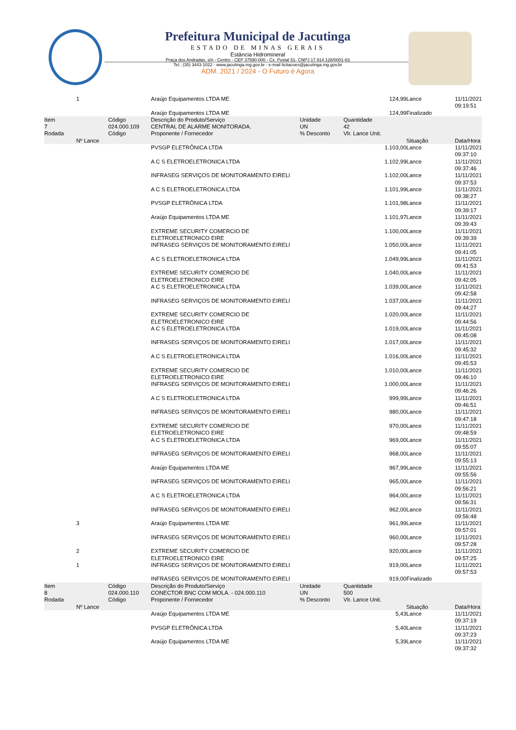Prefeitura Municipal de Jacutinga
ESTADO DE MINAS GERAIS
Estância Hidromineral
Praça dos Andradas, s/n - Centro - CEP 37590-000 - Cx. Postal 51- CNPJ 17.914.128/0001-63
Tel.: (35) 3443 1022 - www.jacutinga.mg.gov.br - e-mail licitacoes@jacutinga.mg.gov.br
ADM. 2021 / 2024 - O Futuro é Agora
| | 1 | | Araújo Equipamentos LTDA ME | | 124,99 | Lance | 11/11/2021 09:19:51 |
| | | | Araújo Equipamentos LTDA ME | | 124,99 | Finalizado | |
| Item 7 Rodada | Nº Lance | Código 024.000.109 Código | Descrição do Produto/Serviço CENTRAL DE ALARME MONITORADA. Proponente / Fornecedor | Unidade UN % Desconto | Quantidade 42 Vlr. Lance Unit. | Situação | Data/Hora |
| | | | PVSGP ELETRÔNICA LTDA | | 1.103,00 | Lance | 11/11/2021 09:37:10 |
| | | | A C S ELETROELETRONICA LTDA | | 1.102,99 | Lance | 11/11/2021 09:37:46 |
| | | | INFRASEG SERVIÇOS DE MONITORAMENTO EIRELI | | 1.102,00 | Lance | 11/11/2021 09:37:53 |
| | | | A C S ELETROELETRONICA LTDA | | 1.101,99 | Lance | 11/11/2021 09:38:27 |
| | | | PVSGP ELETRÔNICA LTDA | | 1.101,98 | Lance | 11/11/2021 09:39:17 |
| | | | Araújo Equipamentos LTDA ME | | 1.101,97 | Lance | 11/11/2021 09:39:43 |
| | | | EXTREME SECURITY COMERCIO DE ELETROELETRONICO EIRE | | 1.100,00 | Lance | 11/11/2021 09:39:39 |
| | | | INFRASEG SERVIÇOS DE MONITORAMENTO EIRELI | | 1.050,00 | Lance | 11/11/2021 09:41:05 |
| | | | A C S ELETROELETRONICA LTDA | | 1.049,99 | Lance | 11/11/2021 09:41:53 |
| | | | EXTREME SECURITY COMERCIO DE ELETROELETRONICO EIRE | | 1.040,00 | Lance | 11/11/2021 09:42:05 |
| | | | A C S ELETROELETRONICA LTDA | | 1.039,00 | Lance | 11/11/2021 09:42:58 |
| | | | INFRASEG SERVIÇOS DE MONITORAMENTO EIRELI | | 1.037,00 | Lance | 11/11/2021 09:44:27 |
| | | | EXTREME SECURITY COMERCIO DE ELETROELETRONICO EIRE | | 1.020,00 | Lance | 11/11/2021 09:44:56 |
| | | | A C S ELETROELETRONICA LTDA | | 1.019,00 | Lance | 11/11/2021 09:45:08 |
| | | | INFRASEG SERVIÇOS DE MONITORAMENTO EIRELI | | 1.017,00 | Lance | 11/11/2021 09:45:32 |
| | | | A C S ELETROELETRONICA LTDA | | 1.016,00 | Lance | 11/11/2021 09:45:53 |
| | | | EXTREME SECURITY COMERCIO DE ELETROELETRONICO EIRE | | 1.010,00 | Lance | 11/11/2021 09:46:10 |
| | | | INFRASEG SERVIÇOS DE MONITORAMENTO EIRELI | | 1.000,00 | Lance | 11/11/2021 09:46:26 |
| | | | A C S ELETROELETRONICA LTDA | | 999,99 | Lance | 11/11/2021 09:46:51 |
| | | | INFRASEG SERVIÇOS DE MONITORAMENTO EIRELI | | 980,00 | Lance | 11/11/2021 09:47:18 |
| | | | EXTREME SECURITY COMERCIO DE ELETROELETRONICO EIRE | | 970,00 | Lance | 11/11/2021 09:48:59 |
| | | | A C S ELETROELETRONICA LTDA | | 969,00 | Lance | 11/11/2021 09:55:07 |
| | | | INFRASEG SERVIÇOS DE MONITORAMENTO EIRELI | | 968,00 | Lance | 11/11/2021 09:55:13 |
| | | | Araújo Equipamentos LTDA ME | | 967,99 | Lance | 11/11/2021 09:55:56 |
| | | | INFRASEG SERVIÇOS DE MONITORAMENTO EIRELI | | 965,00 | Lance | 11/11/2021 09:56:21 |
| | | | A C S ELETROELETRONICA LTDA | | 964,00 | Lance | 11/11/2021 09:56:31 |
| | | | INFRASEG SERVIÇOS DE MONITORAMENTO EIRELI | | 962,00 | Lance | 11/11/2021 09:56:48 |
| | 3 | | Araújo Equipamentos LTDA ME | | 961,99 | Lance | 11/11/2021 09:57:01 |
| | | | INFRASEG SERVIÇOS DE MONITORAMENTO EIRELI | | 960,00 | Lance | 11/11/2021 09:57:28 |
| | 2 | | EXTREME SECURITY COMERCIO DE ELETROELETRONICO EIRE | | 920,00 | Lance | 11/11/2021 09:57:25 |
| | 1 | | INFRASEG SERVIÇOS DE MONITORAMENTO EIRELI | | 919,00 | Lance | 11/11/2021 09:57:53 |
| | | | INFRASEG SERVIÇOS DE MONITORAMENTO EIRELI | | 919,00 | Finalizado | |
| Item 8 Rodada | Nº Lance | Código 024.000.110 Código | Descrição do Produto/Serviço CONECTOR BNC COM MOLA. - 024.000.110 Proponente / Fornecedor | Unidade UN % Desconto | Quantidade 500 Vlr. Lance Unit. | Situação | Data/Hora |
| | | | Araújo Equipamentos LTDA ME | | 5,43 | Lance | 11/11/2021 09:37:19 |
| | | | PVSGP ELETRÔNICA LTDA | | 5,40 | Lance | 11/11/2021 09:37:23 |
| | | | Araújo Equipamentos LTDA ME | | 5,39 | Lance | 11/11/2021 09:37:32 |